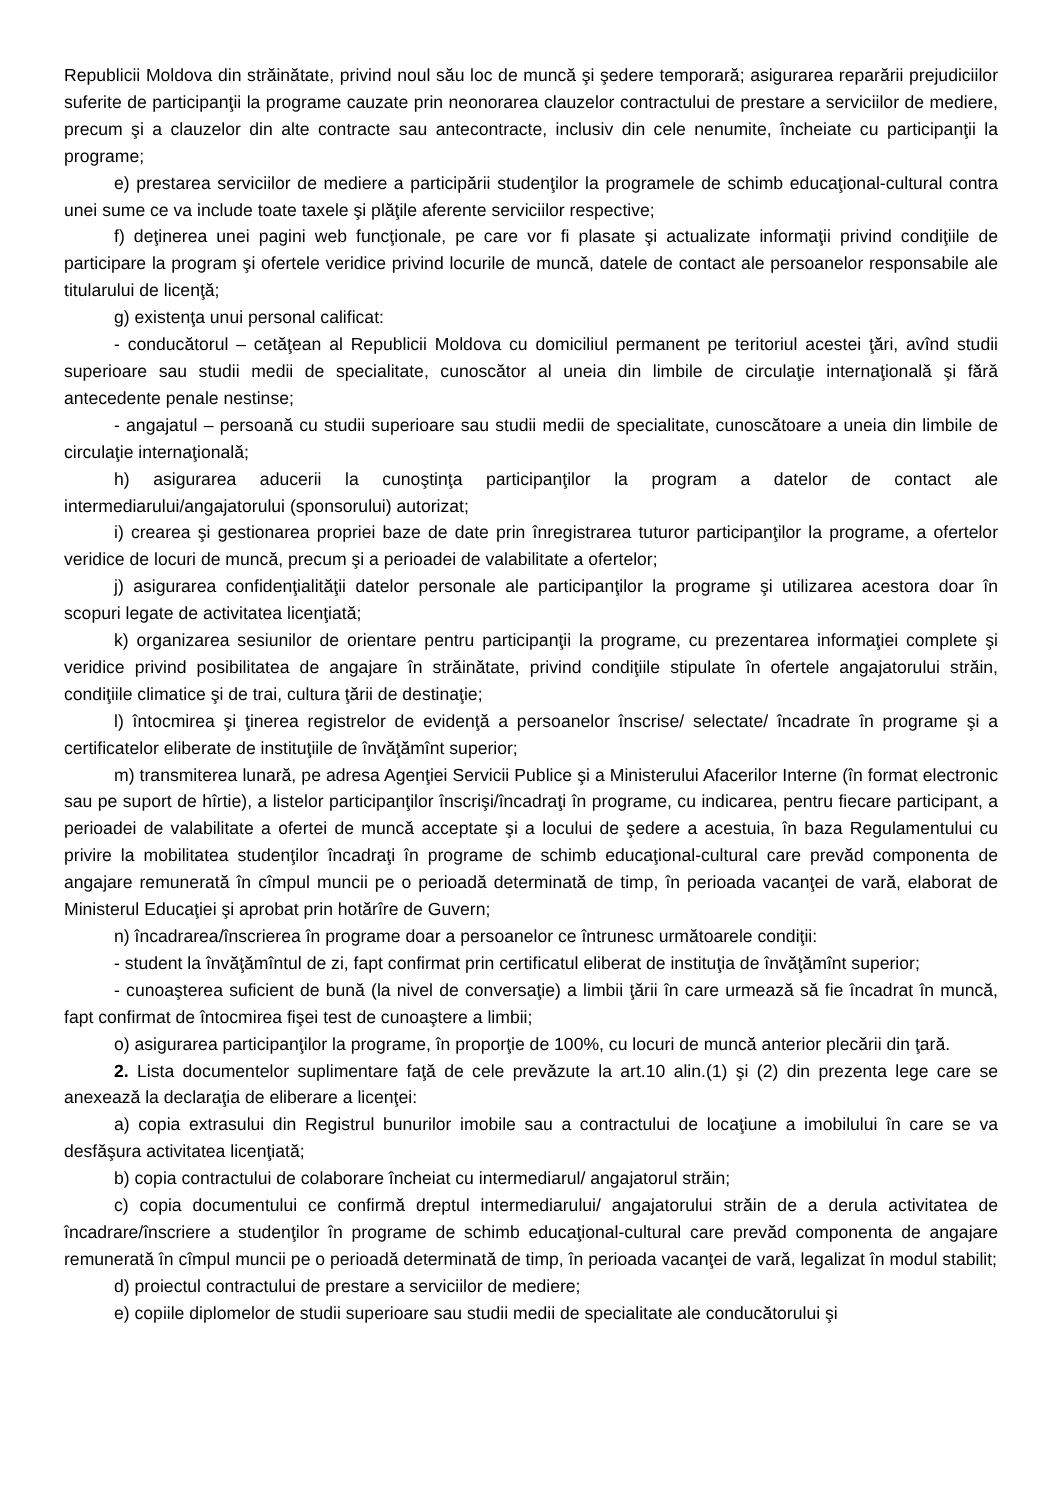Republicii Moldova din străinătate, privind noul său loc de muncă şi şedere temporară; asigurarea reparării prejudiciilor suferite de participanţii la programe cauzate prin neonorarea clauzelor contractului de prestare a serviciilor de mediere, precum şi a clauzelor din alte contracte sau antecontracte, inclusiv din cele nenumite, încheiate cu participanţii la programe;
e) prestarea serviciilor de mediere a participării studenţilor la programele de schimb educaţional-cultural contra unei sume ce va include toate taxele şi plăţile aferente serviciilor respective;
f) deţinerea unei pagini web funcţionale, pe care vor fi plasate şi actualizate informaţii privind condiţiile de participare la program şi ofertele veridice privind locurile de muncă, datele de contact ale persoanelor responsabile ale titularului de licenţă;
g) existenţa unui personal calificat:
- conducătorul – cetăţean al Republicii Moldova cu domiciliul permanent pe teritoriul acestei ţări, avînd studii superioare sau studii medii de specialitate, cunoscător al uneia din limbile de circulaţie internaţională şi fără antecedente penale nestinse;
- angajatul – persoană cu studii superioare sau studii medii de specialitate, cunoscătoare a uneia din limbile de circulaţie internaţională;
h) asigurarea aducerii la cunoştinţa participanţilor la program a datelor de contact ale intermediarului/angajatorului (sponsorului) autorizat;
i) crearea şi gestionarea propriei baze de date prin înregistrarea tuturor participanţilor la programe, a ofertelor veridice de locuri de muncă, precum şi a perioadei de valabilitate a ofertelor;
j) asigurarea confidenţialităţii datelor personale ale participanţilor la programe şi utilizarea acestora doar în scopuri legate de activitatea licenţiată;
k) organizarea sesiunilor de orientare pentru participanţii la programe, cu prezentarea informaţiei complete şi veridice privind posibilitatea de angajare în străinătate, privind condiţiile stipulate în ofertele angajatorului străin, condiţiile climatice şi de trai, cultura ţării de destinaţie;
l) întocmirea şi ţinerea registrelor de evidenţă a persoanelor înscrise/ selectate/ încadrate în programe şi a certificatelor eliberate de instituţiile de învăţămînt superior;
m) transmiterea lunară, pe adresa Agenţiei Servicii Publice şi a Ministerului Afacerilor Interne (în format electronic sau pe suport de hîrtie), a listelor participanţilor înscrişi/încadraţi în programe, cu indicarea, pentru fiecare participant, a perioadei de valabilitate a ofertei de muncă acceptate şi a locului de şedere a acestuia, în baza Regulamentului cu privire la mobilitatea studenţilor încadraţi în programe de schimb educaţional-cultural care prevăd componenta de angajare remunerată în cîmpul muncii pe o perioadă determinată de timp, în perioada vacanţei de vară, elaborat de Ministerul Educaţiei şi aprobat prin hotărîre de Guvern;
n) încadrarea/înscrierea în programe doar a persoanelor ce întrunesc următoarele condiţii:
- student la învăţămîntul de zi, fapt confirmat prin certificatul eliberat de instituţia de învăţămînt superior;
- cunoaşterea suficient de bună (la nivel de conversaţie) a limbii ţării în care urmează să fie încadrat în muncă, fapt confirmat de întocmirea fişei test de cunoaştere a limbii;
o) asigurarea participanţilor la programe, în proporţie de 100%, cu locuri de muncă anterior plecării din ţară.
2. Lista documentelor suplimentare faţă de cele prevăzute la art.10 alin.(1) şi (2) din prezenta lege care se anexează la declaraţia de eliberare a licenţei:
a) copia extrasului din Registrul bunurilor imobile sau a contractului de locaţiune a imobilului în care se va desfăşura activitatea licenţiată;
b) copia contractului de colaborare încheiat cu intermediarul/ angajatorul străin;
c) copia documentului ce confirmă dreptul intermediarului/ angajatorului străin de a derula activitatea de încadrare/înscriere a studenţilor în programe de schimb educaţional-cultural care prevăd componenta de angajare remunerată în cîmpul muncii pe o perioadă determinată de timp, în perioada vacanţei de vară, legalizat în modul stabilit;
d) proiectul contractului de prestare a serviciilor de mediere;
e) copiile diplomelor de studii superioare sau studii medii de specialitate ale conducătorului şi